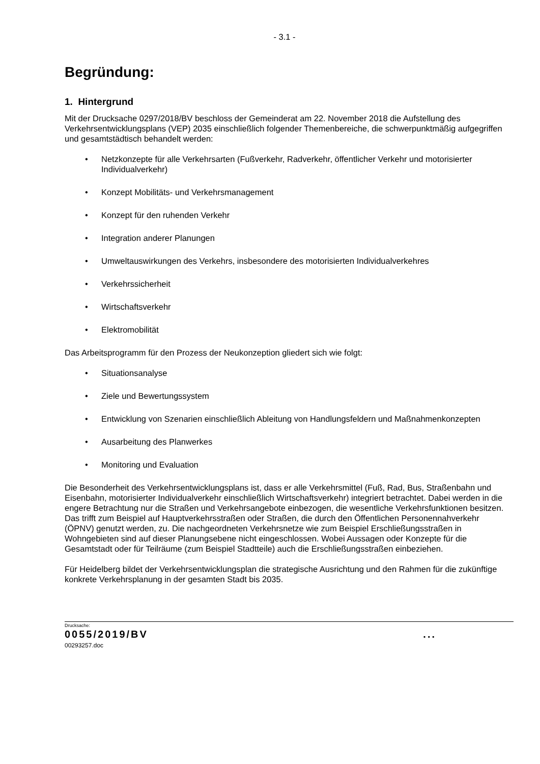- 3.1 -
Begründung:
1. Hintergrund
Mit der Drucksache 0297/2018/BV beschloss der Gemeinderat am 22. November 2018 die Aufstellung des Verkehrsentwicklungsplans (VEP) 2035 einschließlich folgender Themenbereiche, die schwerpunktmäßig aufgegriffen und gesamtstädtisch behandelt werden:
• Netzkonzepte für alle Verkehrsarten (Fußverkehr, Radverkehr, öffentlicher Verkehr und motorisierter Individualverkehr)
• Konzept Mobilitäts- und Verkehrsmanagement
• Konzept für den ruhenden Verkehr
• Integration anderer Planungen
• Umweltauswirkungen des Verkehrs, insbesondere des motorisierten Individualverkehres
• Verkehrssicherheit
• Wirtschaftsverkehr
• Elektromobilität
Das Arbeitsprogramm für den Prozess der Neukonzeption gliedert sich wie folgt:
• Situationsanalyse
• Ziele und Bewertungssystem
• Entwicklung von Szenarien einschließlich Ableitung von Handlungsfeldern und Maßnahmenkonzepten
• Ausarbeitung des Planwerkes
• Monitoring und Evaluation
Die Besonderheit des Verkehrsentwicklungsplans ist, dass er alle Verkehrsmittel (Fuß, Rad, Bus, Straßenbahn und Eisenbahn, motorisierter Individualverkehr einschließlich Wirtschaftsverkehr) integriert betrachtet. Dabei werden in die engere Betrachtung nur die Straßen und Verkehrsangebote einbezogen, die wesentliche Verkehrsfunktionen besitzen. Das trifft zum Beispiel auf Hauptverkehrsstraßen oder Straßen, die durch den Öffentlichen Personennahverkehr (ÖPNV) genutzt werden, zu. Die nachgeordneten Verkehrsnetze wie zum Beispiel Erschließungsstraßen in Wohngebieten sind auf dieser Planungsebene nicht eingeschlossen. Wobei Aussagen oder Konzepte für die Gesamtstadt oder für Teilräume (zum Beispiel Stadtteile) auch die Erschließungsstraßen einbeziehen.
Für Heidelberg bildet der Verkehrsentwicklungsplan die strategische Ausrichtung und den Rahmen für die zukünftige konkrete Verkehrsplanung in der gesamten Stadt bis 2035.
Drucksache:
0055/2019/BV ...
00293257.doc